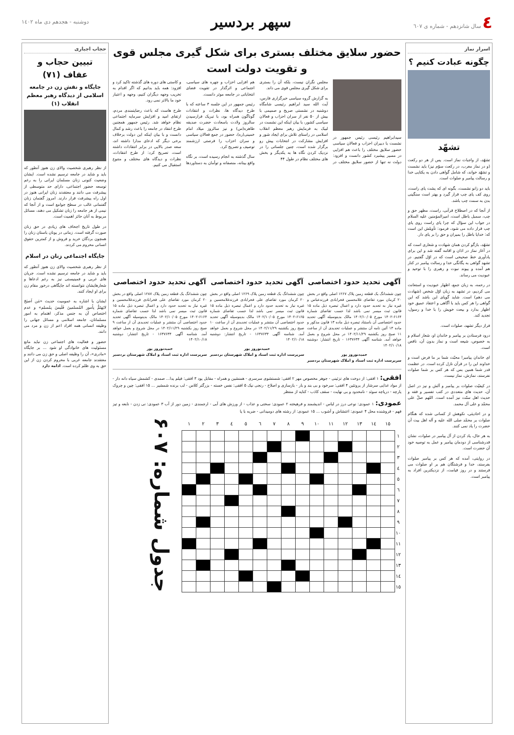٤ سال شانزدهم - شماره ی ٦٠٧
سپهر بردسیر
دوشنبه - هجدهم دی ماه ١٤٠٢
اسرار نماز
چگونه عبادت کنیم ؟
تشهّد
تشهّد، از واجبات نماز است. پس از هر دو رکعت (و در نماز مغرب، در رکعت سوّم نیز) باید نشست و تشهّد خواند، که شامل گواهی دادن به یکتایی خدا و رسالت پیامبر و صلوات است.
باید دو زانو نشست، بگونه ای که پشت پای راست، روی کف پای چپ قرار گیرد و بهتر است سنگینی بدن به سمت چپ باشد.
از آنجا که در اصطلاح قرآنی، راست، مظهر حق و چپ، سمبل باطل است، امیرالمؤمنین علیه السلام در جواب این سؤال که چرا پای راست روی پای چپ قرار داده می شود، فرمود: تأویلش این است که: خدایا باطل را بمیران و حق را بر پای دار.
تشهّد، بازگو کردن همان شهادت و شعاری است که در آغاز نماز در اذان و اقامه گفته شد و این برای یادآوری خط صحیحی است که در اوّل گفتیم. در تشهد گواهی به یگانگی خدا و رسالت پیامبر در کنار هم آمده و پیوند نبوت و رهبری را با توحید و عبودیت می رساند.
در رحمه، به زبان جمع، اظهار عبودیت و استعانت می کردیم، در تشهد به زبان اوّل شخص (شهادت می دهم) است. شاید گویای این باشد که این گواهی را هر کس باید با آگاهی و اعتقاد عمیق خود اظهار بدارد و بیعت خویش را با خدا و رسول، تجدید کند.
فراز دیگر تشهد، صلوات است.
درود فرستادن بر پیامبر و خاندان او، شعار اسلام و به خصوص، شیعه است و نماز بدون آن، ناقص است.
ای خاندان پیامبر! محبّت شما بر ما فرض است و خداوند این را در قرآن نازل کرده است. در عظمت قدر شما همین بس که هر کس بر شما صلوات نفرستد، نمازش، نماز نیست.
در کیفیّت صلوات بر پیامبر و آلش و نیز در اصل آن، حدیث های متعددی در کتب تفسیر و فقه و حدیث اهل سنّت نیز آمده است. اللهم صلّ علی محمّد و علی آل محمد.
و در احادیثی، نکوهش از کسانی شده که هنگام صلوات بر محمّد صلی الله علیه و آله اهل بیت آن حضرت را یاد نمی کنند.
به هر حال، یاد کردن از آل پیامبر در صلوات، نشان قدرشناسی از دودمان پیامبر و عمل به توصیه خود آن حضرت است.
در روایتی، آمده که هر کس بر پیامبر صلوات بفرستد، خدا و فرشتگان هم بر او صلوات می فرستند و در روز قیامت، از نزدیکترین افراد به پیامبر است.
حضور سلایق مختلف بستری برای شکل گیری مجلس قوی و تقویت دولت است
سیدابراهیم رئیسی رئیس جمهور در نشست با دبیران احزاب و فعالان سیاسی حضور سلایق مختلف را باعث هم افزایی در مسیر پیشبرد کشور دانست و افزود: دولت نه تنها از حضور سلایق مختلف در مجلس نگران نیست، بلکه آن را بستری برای شکل گیری مجلس قوی می داند.
به گزارش گروه سیاسی خبرگزاری فارس، آیت الله سید ابراهیم رئیسی شامگاه دوشنبه در نشستی صریح و صمیمی با بیش از ۵۰ نفر از سران احزاب و فعالان سیاسی کشور، با بیان اینکه این نشست در لبیک به فرمایش رهبر معظم انقلاب اسلامی در راستای تلاش برای ایجاد شور و افزایش مشارکت در انتخابات پیش رو برگزار شده است، چنین جلساتی را در نزدیک کردن نگاه ها به یکدیگر و بخش های مختلف نظام در طول ۴۴
هم افزایی احزاب و چهره های سیاسی، اجتماعی و اثرگذار در تقویت فضای انتخاباتی در جامعه موثر دانست.
رئیس جمهور در این جلسه ۳ ساعته که با طرح دیدگاه ها، نظرات و انتقادات گوناگون همراه بود، با تبریک فرارسیدن سالروز ولادت باسعادت حضرت صدیقه طاهره(س) و نیز سالروز میلاد امام خمینی(ره)، حضور در جمع فعالان سیاسی و سران احزاب را فرصتی ارزشمند توصیف و تصریح کرد.
سال گذشته به انجام رسیده است، بر نگاه واقع بینانه، منصفانه و توأمان به دستاوردها و کاستی های دوره های گذشته تاکید کرد و افزود: همه باید بدانیم که اگر اقدام به تخریب وجهه دیگران کنیم، وجهه و اعتبار خود ما بالاتر نمی رود.
طرح هاست که باعث رضایتمندی مردم، ارتقای امید و افزایش سرمایه اجتماعی نظام خواهد شد. رئیس جمهور همچنین طرح انتقاد در جامعه را باعث رشد و کمال دانست و با بیان اینکه این دولت برخلاف برخی دیگر که ادعای مدارا داشته اند، سعه صدر بالایی در برابر انتقادات داشته است، تصریح کرد: از طرح انتقادات، نظرات و دیدگاه های مختلف و متنوع استقبال می کنیم.
آگهی تحدید حدود اختصاصی
چون ششدانگ یک قطعه زمین پلاک ۱۲۶۷ اصلی واقع در بخش ۲۰ کرمان مورد تقاضای غلامحسین فخرابادی فرزندعباس و غیره نیاز به تحدید حدود دارد و اعمال تبصره ذیل ماده ۱۵ قانون ثبت میسر نمی باشد لذا حسب تقاضای شماره ۶۱۶۴-۱۴۰۲ مورخ ۱۴۰۲/۱۰/۰۵ مالک بدینوسیله آگهی تحدید حدود اختصاصی آن باستناد تبصره ذیل ماده ۱۳ قانون مذکور و ماده ۱۳ آئین نامه آن منتشر و عملیات تحدیدی آن از ساعت ۱۱ صبح روز یکشنبه ۱۴۰۲/۱۱/۲۹ در محل شروع و بعمل خواهد آمد. شناسه آگهی ۱۶۳۷۶۳۴ - تاریخ انتشار: دوشنبه ۱۴۰۲/۱۰/۱۸
حمیدنوروز پور
سرپرست اداره ثبت اسناد و املاک شهرستان بردسیر
آگهی تحدید حدود اختصاصی
چون ششدانگ یک قطعه زمین پلاک ۱۲۶۹ اصلی واقع در بخش ۲۰ کرمان مورد تقاضای علی فخرابادی فرزندغلامحسین و غیره نیاز به تحدید حدود دارد و اعمال تبصره ذیل ماده ۱۵ قانون ثبت میسر نمی باشد لذا حسب تقاضای شماره ۶۱۶۵-۱۴۰۲ مورخ ۱۴۰۲/۱۰/۰۵ مالک بدینوسیله آگهی تحدید حدود اختصاصی آن منتشر و عملیات تحدیدی آن از ساعت ۱۰ صبح روز یکشنبه ۱۴۰۲/۱۱/۲۹ در محل شروع و بعمل خواهد آمد. شناسه آگهی ۱۶۳۷۶۳۴ - تاریخ انتشار: دوشنبه ۱۴۰۲/۱۰/۱۸
حمیدنوروز پور
سرپرست اداره ثبت اسناد و املاک شهرستان بردسیر
آگهی تحدید حدود اختصاصی
چون ششدانگ یک قطعه زمین پلاک ۱۲۸۷ اصلی واقع در بخش ۲۰ کرمان مورد تقاضای علی فخرابادی فرزندغلامحسین و غیره نیاز به تحدید حدود دارد و اعمال تبصره ذیل ماده ۱۵ قانون ثبت میسر نمی باشد لذا حسب تقاضای شماره ۶۱۶۴-۱۴۰۲ مورخ ۱۴۰۲/۱۰/۰۵ مالک بدینوسیله آگهی تحدید حدود اختصاصی آن منتشر و عملیات تحدیدی آن از ساعت ۹ صبح روز یکشنبه ۱۴۰۲/۱۱/۲۹ در محل شروع و بعمل خواهد آمد. شناسه آگهی ۱۶۳۷۶۳۴ - تاریخ انتشار: دوشنبه ۱۴۰۲/۱۰/۱۸
حمیدنوروز پور
سرپرست اداره ثبت اسناد و املاک شهرستان بردسیر
افقی: ۱ افقی: از دوخت های تزئینی - جوهر مخصوص مهر ۲ افقی: شستشوی سرسری - همنشین و همراه - مقابل پود ۳ افقی: فیلم یدا... صمدی - کشمش سیاه دانه دار - از مواد غذایی سرشار از پروتئین ۴ افقی: سرخود و بی بند و بار - بازسازی و اصلاح - رنجی نیک ۵ افقی: نفس خسته - بزرگتر کلاس - لب برنده شمشیر ... ۱۵ افقی: چین و چروک پارچه - دریاچه سوئد - نامحدود و بی نهایت - سقف کاذب - کنایه از منتظر
عمودی: ۱ عمودی: نوعی درز در لباس - اندیشمند و فرهیخته ۲ عمودی: سختی و عذاب - از ورزش های آبی - ارجمندی - زمین دور از آب ۳ عمودی: نی زدن - نابغه و تیز فهم - فروشنده محل ۴ عمودی: اغتشاش و آشوب ... ۱۵ عمودی: از رشته های دومیدانی - ضربه با پا
| | ١٥ | ١٤ | ١٣ | ١٢ | ١١ | ١٠ | ٩ | ٨ | ٧ | ٦ | ٥ | ٤ | ٣ | ٢ | ١ |
| --- | --- | --- | --- | --- | --- | --- | --- | --- | --- | --- | --- | --- | --- | --- | --- |
| ١ | | | | | | | | | | | | | | | |
| ٢ | | | | | | | | | | | | | | | |
| ٣ | | | | | | | | | | | | | | | |
| ٤ | | | | | | | | | | | | | | | |
| ٥ | | | | | | | | | | | | | | | |
| ٦ | | | | | | | | | | | | | | | |
| ٧ | | | | | | | | | | | | | | | |
| ٨ | | | | | | | | | | | | | | | |
| ٩ | | | | | | | | | | | | | | | |
| ١٠ | | | | | | | | | | | | | | | |
| ١١ | | | | | | | | | | | | | | | |
| ١٢ | | | | | | | | | | | | | | | |
| ١٣ | | | | | | | | | | | | | | | |
| ١٤ | | | | | | | | | | | | | | | |
| ١٥ | | | | | | | | | | | | | | | |
جدول شماره: ۶۰۷
حجاب اجباری
تبیین حجاب و عفاف (۷۱)
جایگاه و نقش زن در جامعه اسلامی از دیدگاه رهبر معظم انقلاب (۱)
از نظر رهبری شخصیت والای زن هنوز آنطور که باید و شاید در جامعه ترسیم نشده است. ایشان وضعیت کنونی زنان مسلمان ایرانی را به رغم توسعه حضور اجتماعی، دارای حد متوسطی از پیشرفت می دانند و معتقدند زنان ایرانی هنوز در اول راه پیشرفت قرار دارند. امروز گفتمان زنان گفتمانی غالب در سطح جوامع است و از آنجا که نیمی از هر جامعه را زنان تشکیل می دهند، مسائل مربوط به آنان حائز اهمیت است.
در طول تاریخ اجحاف های زیادی در حق زنان صورت گرفته است. زمانی در یونان باستان زنان را همچون بردگان خرید و فروش و از کمترین حقوق انسانی محروم می کردند.
جایگاه اجتماعی زنان در اسلام
از نظر رهبری شخصیت والای زن هنوز آنطور که باید و شاید در جامعه ترسیم نشده است. جریان های غربی و فمینیستی نیز به رغم ادعاها و شعارهایشان نتوانسته اند جایگاهی درخور مقام زن برای او ایجاد کنند.
ایشان با اشاره به عمومیت حدیث «مَن اَصبَحَ لایَهتَمُّ بِاُمورِ المُسلمینَ فَلَیسَ بِمُسلِم» و عدم اختصاص آن به جنس مذکر، اهتمام به امور مسلمانان، جامعه اسلامی و مسائل جهانی را وظیفه انسانی همه افراد اعم از زن و مرد می دانند.
حضور و فعالیت های اجتماعی زن نباید مانع مسئولیت های خانوادگی او شود ... بر جایگاه «مادری»، آن را وظیفه اصلی و حق زن می دانند و معتقدند جامعه غربی با محروم کردن زن از این حق به وی ظلم کرده است. ادامه دارد